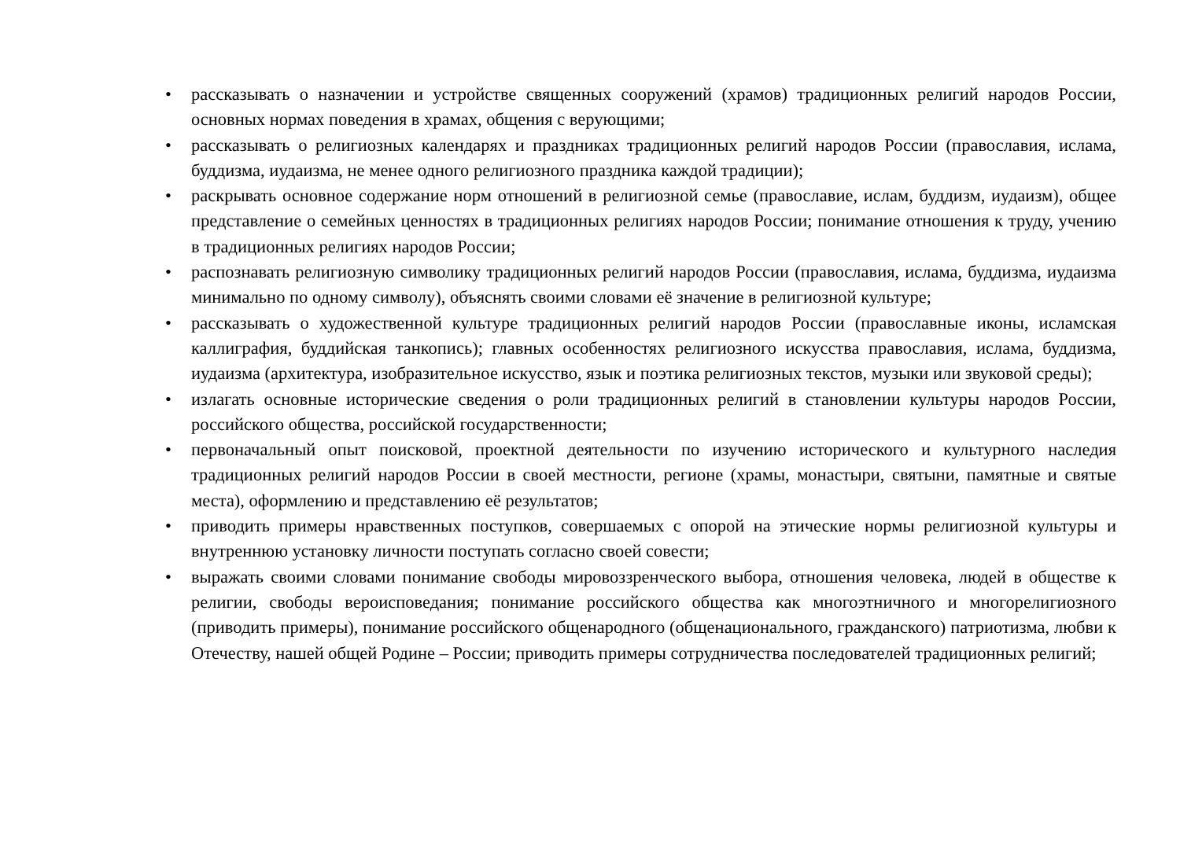• рассказывать о назначении и устройстве священных сооружений (храмов) традиционных религий народов России, основных нормах поведения в храмах, общения с верующими;
• рассказывать о религиозных календарях и праздниках традиционных религий народов России (православия, ислама, буддизма, иудаизма, не менее одного религиозного праздника каждой традиции);
• раскрывать основное содержание норм отношений в религиозной семье (православие, ислам, буддизм, иудаизм), общее представление о семейных ценностях в традиционных религиях народов России; понимание отношения к труду, учению в традиционных религиях народов России;
• распознавать религиозную символику традиционных религий народов России (православия, ислама, буддизма, иудаизма минимально по одному символу), объяснять своими словами её значение в религиозной культуре;
• рассказывать о художественной культуре традиционных религий народов России (православные иконы, исламская каллиграфия, буддийская танкопись); главных особенностях религиозного искусства православия, ислама, буддизма, иудаизма (архитектура, изобразительное искусство, язык и поэтика религиозных текстов, музыки или звуковой среды);
• излагать основные исторические сведения о роли традиционных религий в становлении культуры народов России, российского общества, российской государственности;
• первоначальный опыт поисковой, проектной деятельности по изучению исторического и культурного наследия традиционных религий народов России в своей местности, регионе (храмы, монастыри, святыни, памятные и святые места), оформлению и представлению её результатов;
• приводить примеры нравственных поступков, совершаемых с опорой на этические нормы религиозной культуры и внутреннюю установку личности поступать согласно своей совести;
• выражать своими словами понимание свободы мировоззренческого выбора, отношения человека, людей в обществе к религии, свободы вероисповедания; понимание российского общества как многоэтничного и многорелигиозного (приводить примеры), понимание российского общенародного (общенационального, гражданского) патриотизма, любви к Отечеству, нашей общей Родине – России; приводить примеры сотрудничества последователей традиционных религий;